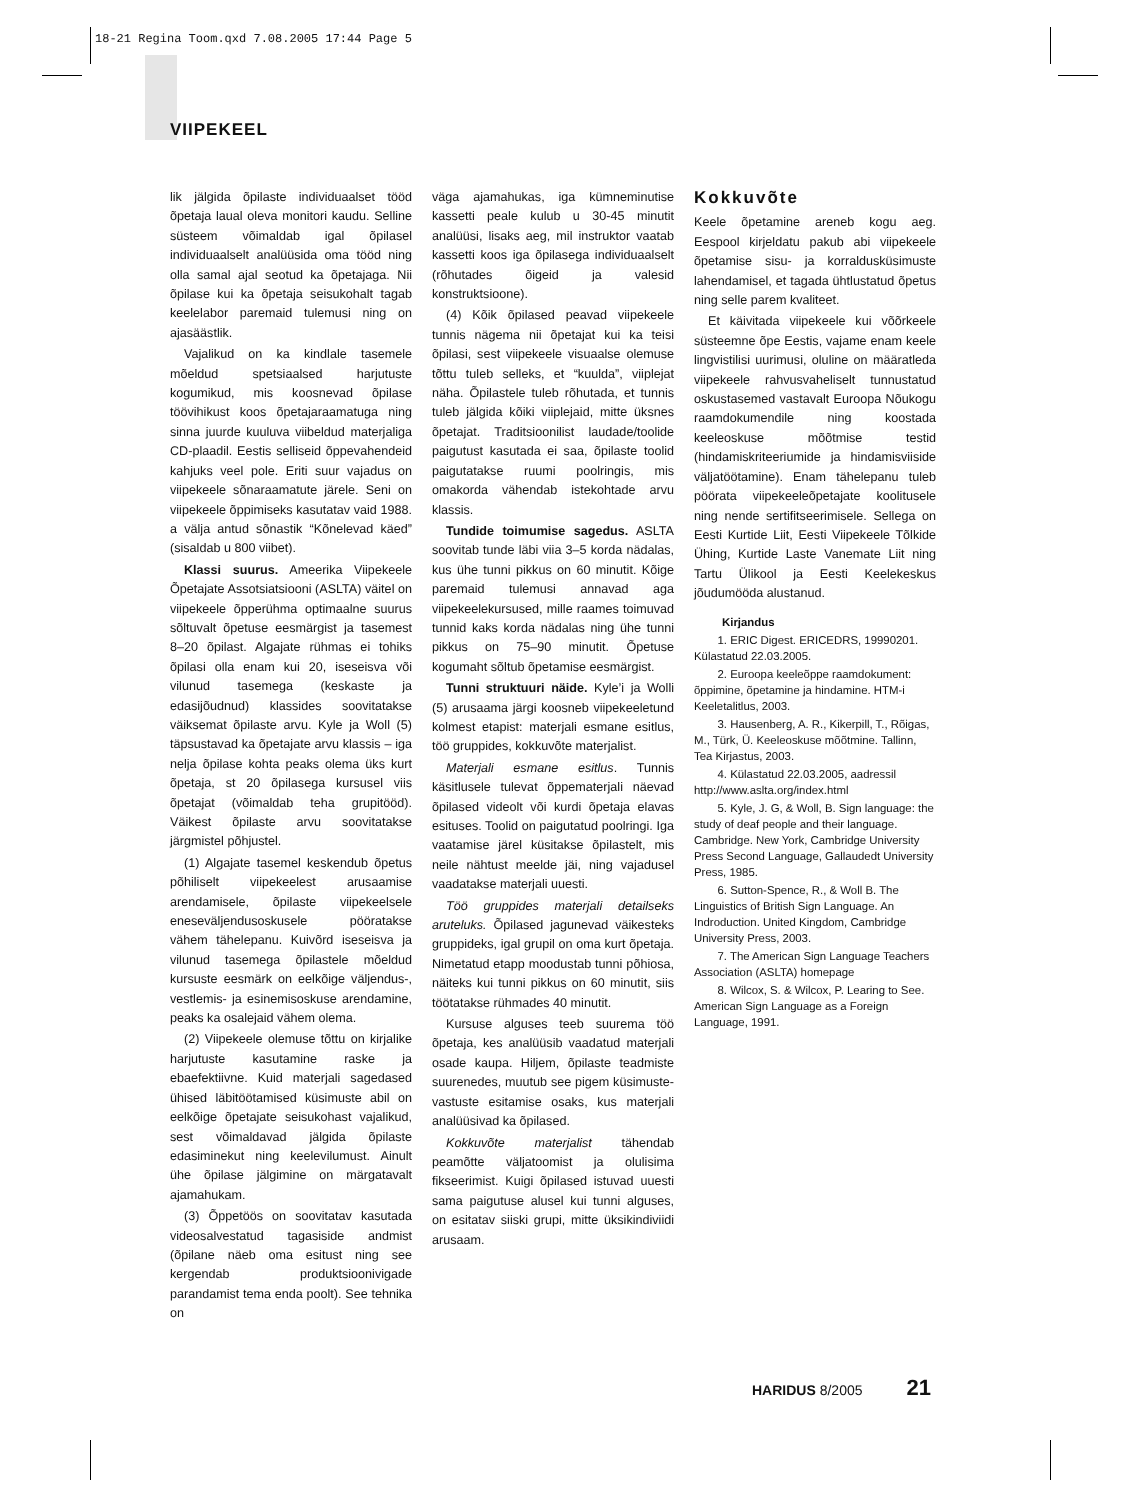18-21 Regina Toom.qxd 7.08.2005 17:44 Page 5
VIIPEKEEL
lik jälgida õpilaste individuaalset tööd õpetaja laual oleva monitori kaudu. Selline süsteem võimaldab igal õpilasel individuaalselt analüüsida oma tööd ning olla samal ajal seotud ka õpetajaga. Nii õpilase kui ka õpetaja seisukohalt tagab keelelabor paremaid tulemusi ning on ajasäästlik.
Vajalikud on ka kindlale tasemele mõeldud spetsiaalsed harjutuste kogumikud, mis koosnevad õpilase töövihikust koos õpetajaraamatuga ning sinna juurde kuuluva viibeldud materjaliga CD-plaadil. Eestis selliseid õppevahendeid kahjuks veel pole. Eriti suur vajadus on viipekeele sõnaraamatute järele. Seni on viipekeele õppimiseks kasutatav vaid 1988. a välja antud sõnastik “Kõnelevad käed” (sisaldab u 800 viibet).
Klassi suurus. Ameerika Viipekeele Õpetajate Assotsiatsiooni (ASLTA) väitel on viipekeele õpperühma optimaalne suurus sõltuvalt õpetuse eesmärgist ja tasemest 8–20 õpilast. Algajate rühmas ei tohiks õpilasi olla enam kui 20, iseseisva või vilunud tasemega (keskaste ja edasijõudnud) klassides soovitatakse väiksemat õpilaste arvu. Kyle ja Woll (5) täpsustavad ka õpetajate arvu klassis – iga nelja õpilase kohta peaks olema üks kurt õpetaja, st 20 õpilasega kursusel viis õpetajat (võimaldab teha grupitööd). Väikest õpilaste arvu soovitatakse järgmistel põhjustel.
(1) Algajate tasemel keskendub õpetus põhiliselt viipekeelest arusaamise arendamisele, õpilaste viipekeelsele eneseväljendusoskusele pööratakse vähem tähelepanu. Kuivõrd iseseisva ja vilunud tasemega õpilastele mõeldud kursuste eesmärk on eelkõige väljendus-, vestlemis- ja esinemisoskuse arendamine, peaks ka osalejaid vähem olema.
(2) Viipekeele olemuse tõttu on kirjalike harjutuste kasutamine raske ja ebaefektiivne. Kuid materjali sagedased ühised läbitöötamised küsimuste abil on eelkõige õpetajate seisukohast vajalikud, sest võimaldavad jälgida õpilaste edasiminekut ning keelevilumust. Ainult ühe õpilase jälgimine on märgatavalt ajamahukam.
(3) Õppetöös on soovitatav kasutada videosalvestatud tagasiside andmist (õpilane näeb oma esitust ning see kergendab produktsioonivigade parandamist tema enda poolt). See tehnika on
väga ajamahukas, iga kümneminutise kassetti peale kulub u 30-45 minutit analüüsi, lisaks aeg, mil instruktor vaatab kassetti koos iga õpilasega individuaalselt (rõhutades õigeid ja valesid konstruktsioone).
(4) Kõik õpilased peavad viipekeele tunnis nägema nii õpetajat kui ka teisi õpilasi, sest viipekeele visuaalse olemuse tõttu tuleb selleks, et “kuulda”, viiplejat näha. Õpilastele tuleb rõhutada, et tunnis tuleb jälgida kõiki viiplejaid, mitte üksnes õpetajat. Traditsioonilist laudade/toolide paigutust kasutada ei saa, õpilaste toolid paigutatakse ruumi poolringis, mis omakorda vähendab istekohtade arvu klassis.
Tundide toimumise sagedus. ASLTA soovitab tunde läbi viia 3–5 korda nädalas, kus ühe tunni pikkus on 60 minutit. Kõige paremaid tulemusi annavad aga viipekeelekursused, mille raames toimuvad tunnid kaks korda nädalas ning ühe tunni pikkus on 75–90 minutit. Õpetuse kogumaht sõltub õpetamise eesmärgist.
Tunni struktuuri näide. Kyle’i ja Wolli (5) arusaama järgi koosneb viipekeeletund kolmest etapist: materjali esmane esitlus, töö gruppides, kokkuvõte materjalist.
Materjali esmane esitlus. Tunnis käsitlusele tulevat õppematerjali näevad õpilased videolt või kurdi õpetaja elavas esituses. Toolid on paigutatud poolringi. Iga vaatamise järel küsitakse õpilastelt, mis neile nähtust meelde jäi, ning vajadusel vaadatakse materjali uuesti.
Töö gruppides materjali detailseks aruteluks. Õpilased jagunevad väikesteks gruppideks, igal grupil on oma kurt õpetaja. Nimetatud etapp moodustab tunni põhiosa, näiteks kui tunni pikkus on 60 minutit, siis töötatakse rühmades 40 minutit.
Kursuse alguses teeb suurema töö õpetaja, kes analüüsib vaadatud materjali osade kaupa. Hiljem, õpilaste teadmiste suurenedes, muutub see pigem küsimuste-vastuste esitamise osaks, kus materjali analüüsivad ka õpilased.
Kokkuvõte materjalist tähendab peamõtte väljatoomist ja olulisima fikseerimist. Kuigi õpilased istuvad uuesti sama paigutuse alusel kui tunni alguses, on esitatav siiski grupi, mitte üksikindiviidi arusaam.
Kokkuvõte
Keele õpetamine areneb kogu aeg. Eespool kirjeldatu pakub abi viipekeele õpetamise sisu- ja korraldusküsimuste lahendamisel, et tagada ühtlustatud õpetus ning selle parem kvaliteet.
Et käivitada viipekeele kui võõrkeele süsteemne õpe Eestis, vajame enam keele lingvistilisi uurimusi, oluline on määratleda viipekeele rahvusvaheliselt tunnustatud oskustasemed vastavalt Euroopa Nõukogu raamdokumendile ning koostada keeleoskuse mõõtmise testid (hindamiskriteeriumide ja hindamisviiside väljatöötamine). Enam tähelepanu tuleb pöörata viipekeeleõpetajate koolitusele ning nende sertifitseerimisele. Sellega on Eesti Kurtide Liit, Eesti Viipekeele Tõlkide Ühing, Kurtide Laste Vanemate Liit ning Tartu Ülikool ja Eesti Keelekeskus jõudumööda alustanud.
Kirjandus
1. ERIC Digest. ERICEDRS, 19990201. Külastatud 22.03.2005.
2. Euroopa keeleõppe raamdokument: õppimine, õpetamine ja hindamine. HTM-i Keeletalitlus, 2003.
3. Hausenberg, A. R., Kikerpill, T., Rõigas, M., Türk, Ü. Keeleoskuse mõõtmine. Tallinn, Tea Kirjastus, 2003.
4. Külastatud 22.03.2005, aadressil http://www.aslta.org/index.html
5. Kyle, J. G, & Woll, B. Sign language: the study of deaf people and their language. Cambridge. New York, Cambridge University Press Second Language, Gallaudedt University Press, 1985.
6. Sutton-Spence, R., & Woll B. The Linguistics of British Sign Language. An Indroduction. United Kingdom, Cambridge University Press, 2003.
7. The American Sign Language Teachers Association (ASLTA) homepage
8. Wilcox, S. & Wilcox, P. Learing to See. American Sign Language as a Foreign Language, 1991.
HARIDUS 8/2005 21